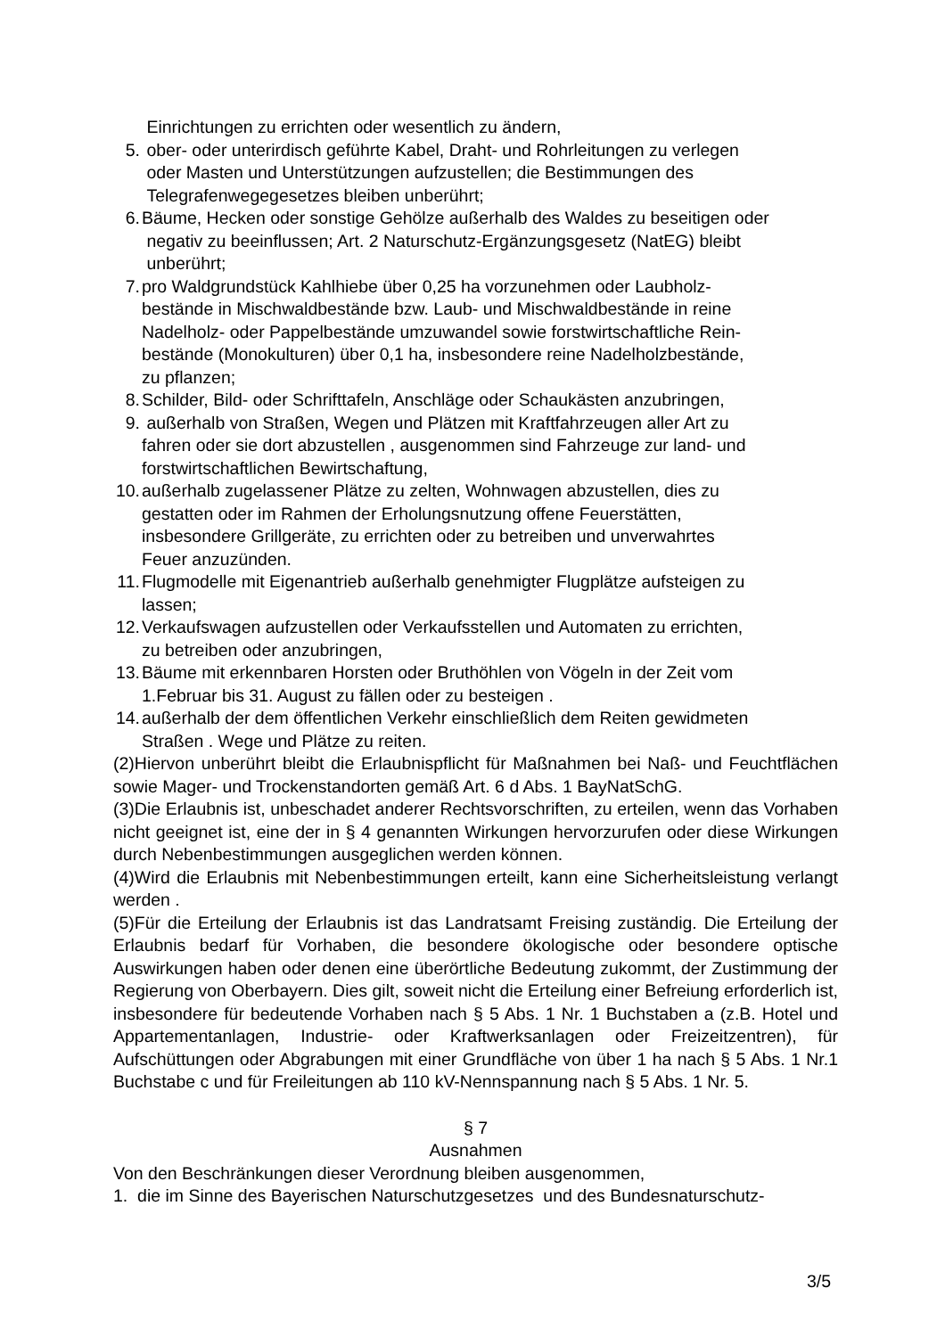Einrichtungen zu errichten oder wesentlich zu ändern,
5. ober- oder unterirdisch geführte Kabel, Draht- und Rohrleitungen zu verlegen
oder Masten und Unterstützungen aufzustellen; die Bestimmungen des
Telegrafenwegegesetzes bleiben unberührt;
6. Bäume, Hecken oder sonstige Gehölze außerhalb des Waldes zu beseitigen oder
negativ zu beeinflussen; Art. 2 Naturschutz-Ergänzungsgesetz (NatEG) bleibt
unberührt;
7. pro Waldgrundstück Kahlhiebe über 0,25 ha vorzunehmen oder Laubholz-
bestände in Mischwaldbestände bzw. Laub- und Mischwaldbestände in reine
Nadelholz- oder Pappelbestände umzuwandel sowie forstwirtschaftliche Rein-
bestände (Monokulturen) über 0,1 ha, insbesondere reine Nadelholzbestände,
zu pflanzen;
8. Schilder, Bild- oder Schrifttafeln, Anschläge oder Schaukästen anzubringen,
9. außerhalb von Straßen, Wegen und Plätzen mit Kraftfahrzeugen aller Art zu
fahren oder sie dort abzustellen , ausgenommen sind Fahrzeuge zur land- und
forstwirtschaftlichen Bewirtschaftung,
10. außerhalb zugelassener Plätze zu zelten, Wohnwagen abzustellen, dies zu
gestatten oder im Rahmen der Erholungsnutzung offene Feuerstätten,
insbesondere Grillgeräte, zu errichten oder zu betreiben und unverwahrtes
Feuer anzuzünden.
11. Flugmodelle mit Eigenantrieb außerhalb genehmigter Flugplätze aufsteigen zu
lassen;
12. Verkaufswagen aufzustellen oder Verkaufsstellen und Automaten zu errichten,
zu betreiben oder anzubringen,
13. Bäume mit erkennbaren Horsten oder Bruthöhlen von Vögeln in der Zeit vom
1.Februar bis 31. August zu fällen oder zu besteigen .
14. außerhalb der dem öffentlichen Verkehr einschließlich dem Reiten gewidmeten
Straßen . Wege und Plätze zu reiten.
(2)Hiervon unberührt bleibt die Erlaubnispflicht für Maßnahmen bei Naß- und Feuchtflächen sowie Mager- und Trockenstandorten gemäß Art. 6 d Abs. 1 BayNatSchG.
(3)Die Erlaubnis ist, unbeschadet anderer Rechtsvorschriften, zu erteilen, wenn das Vorhaben nicht geeignet ist, eine der in § 4 genannten Wirkungen hervorzurufen oder diese Wirkungen durch Nebenbestimmungen ausgeglichen werden können.
(4)Wird die Erlaubnis mit Nebenbestimmungen erteilt, kann eine Sicherheitsleistung verlangt werden .
(5)Für die Erteilung der Erlaubnis ist das Landratsamt Freising zuständig. Die Erteilung der Erlaubnis bedarf für Vorhaben, die besondere ökologische oder besondere optische Auswirkungen haben oder denen eine überörtliche Bedeutung zukommt, der Zustimmung der Regierung von Oberbayern. Dies gilt, soweit nicht die Erteilung einer Befreiung erforderlich ist, insbesondere für bedeutende Vorhaben nach § 5 Abs. 1 Nr. 1 Buchstaben a (z.B. Hotel und Appartementanlagen, Industrie- oder Kraftwerksanlagen oder Freizeitzentren), für Aufschüttungen oder Abgrabungen mit einer Grundfläche von über 1 ha nach § 5 Abs. 1 Nr.1 Buchstabe c und für Freileitungen ab 110 kV-Nennspannung nach § 5 Abs. 1 Nr. 5.
§ 7
Ausnahmen
Von den Beschränkungen dieser Verordnung bleiben ausgenommen,
1. die im Sinne des Bayerischen Naturschutzgesetzes und des Bundesnaturschutz-
3/5